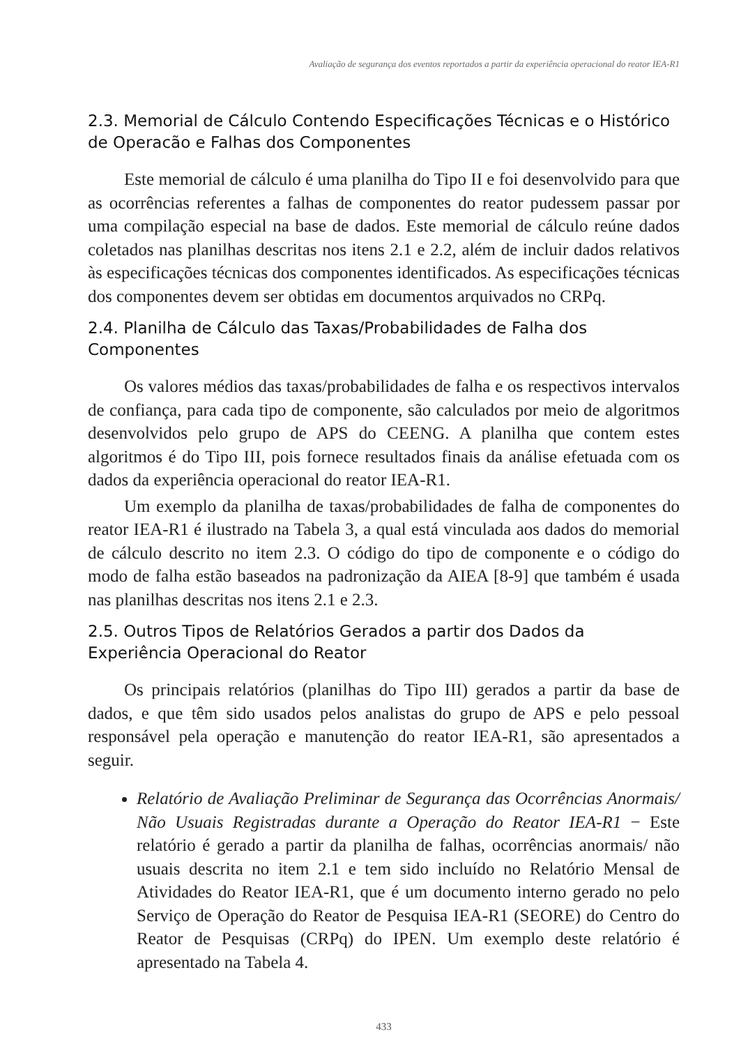Avaliação de segurança dos eventos reportados a partir da experiência operacional do reator IEA-R1
2.3. Memorial de Cálculo Contendo Especificações Técnicas e o Histórico de Operacão e Falhas dos Componentes
Este memorial de cálculo é uma planilha do Tipo II e foi desenvolvido para que as ocorrências referentes a falhas de componentes do reator pudessem passar por uma compilação especial na base de dados. Este memorial de cálculo reúne dados coletados nas planilhas descritas nos itens 2.1 e 2.2, além de incluir dados relativos às especificações técnicas dos componentes identificados. As especificações técnicas dos componentes devem ser obtidas em documentos arquivados no CRPq.
2.4. Planilha de Cálculo das Taxas/Probabilidades de Falha dos Componentes
Os valores médios das taxas/probabilidades de falha e os respectivos intervalos de confiança, para cada tipo de componente, são calculados por meio de algoritmos desenvolvidos pelo grupo de APS do CEENG. A planilha que contem estes algoritmos é do Tipo III, pois fornece resultados finais da análise efetuada com os dados da experiência operacional do reator IEA-R1.
Um exemplo da planilha de taxas/probabilidades de falha de componentes do reator IEA-R1 é ilustrado na Tabela 3, a qual está vinculada aos dados do memorial de cálculo descrito no item 2.3. O código do tipo de componente e o código do modo de falha estão baseados na padronização da AIEA [8-9] que também é usada nas planilhas descritas nos itens 2.1 e 2.3.
2.5. Outros Tipos de Relatórios Gerados a partir dos Dados da Experiência Operacional do Reator
Os principais relatórios (planilhas do Tipo III) gerados a partir da base de dados, e que têm sido usados pelos analistas do grupo de APS e pelo pessoal responsável pela operação e manutenção do reator IEA-R1, são apresentados a seguir.
Relatório de Avaliação Preliminar de Segurança das Ocorrências Anormais/ Não Usuais Registradas durante a Operação do Reator IEA-R1 − Este relatório é gerado a partir da planilha de falhas, ocorrências anormais/ não usuais descrita no item 2.1 e tem sido incluído no Relatório Mensal de Atividades do Reator IEA-R1, que é um documento interno gerado no pelo Serviço de Operação do Reator de Pesquisa IEA-R1 (SEORE) do Centro do Reator de Pesquisas (CRPq) do IPEN. Um exemplo deste relatório é apresentado na Tabela 4.
433